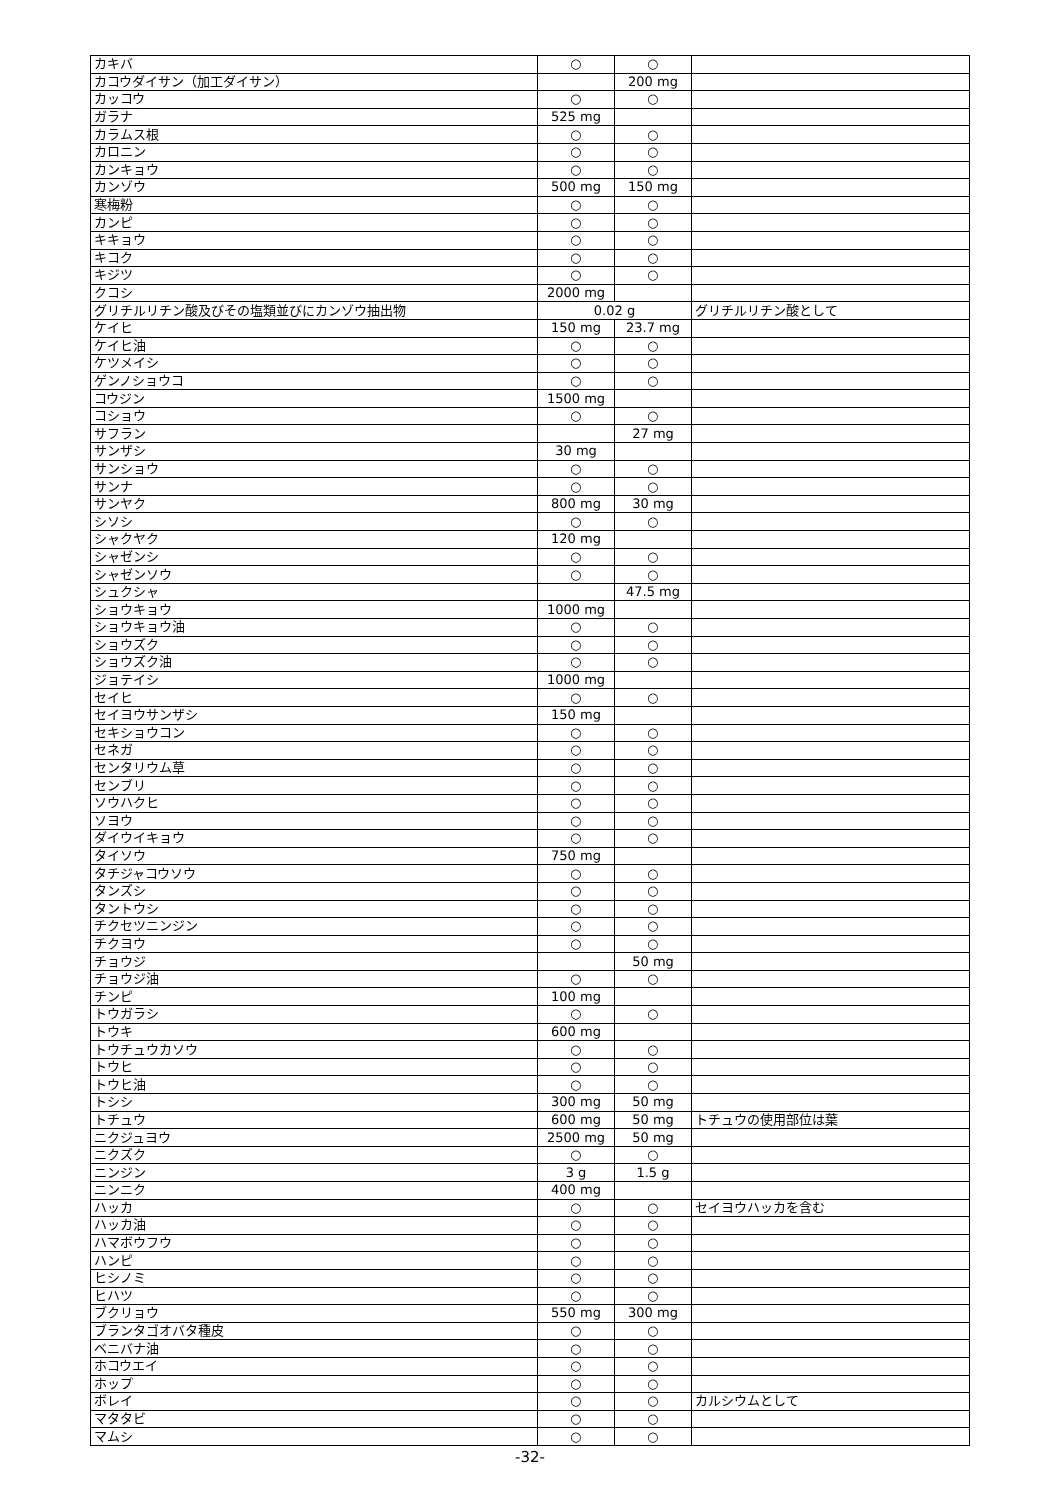| カキバ | ○ | ○ | |
| カコウダイサン（加工ダイサン） | | 200 mg | |
| カッコウ | ○ | ○ | |
| ガラナ | 525 mg | | |
| カラムス根 | ○ | ○ | |
| カロニン | ○ | ○ | |
| カンキョウ | ○ | ○ | |
| カンゾウ | 500 mg | 150 mg | |
| 寒梅粉 | ○ | ○ | |
| カンピ | ○ | ○ | |
| キキョウ | ○ | ○ | |
| キコク | ○ | ○ | |
| キジツ | ○ | ○ | |
| クコシ | 2000 mg | | |
| グリチルリチン酸及びその塩類並びにカンゾウ抽出物 | 0.02 g | | グリチルリチン酸として |
| ケイヒ | 150 mg | 23.7 mg | |
| ケイヒ油 | ○ | ○ | |
| ケツメイシ | ○ | ○ | |
| ゲンノショウコ | ○ | ○ | |
| コウジン | 1500 mg | | |
| コショウ | ○ | ○ | |
| サフラン | | 27 mg | |
| サンザシ | 30 mg | | |
| サンショウ | ○ | ○ | |
| サンナ | ○ | ○ | |
| サンヤク | 800 mg | 30 mg | |
| シソシ | ○ | ○ | |
| シャクヤク | 120 mg | | |
| シャゼンシ | ○ | ○ | |
| シャゼンソウ | ○ | ○ | |
| シュクシャ | | 47.5 mg | |
| ショウキョウ | 1000 mg | | |
| ショウキョウ油 | ○ | ○ | |
| ショウズク | ○ | ○ | |
| ショウズク油 | ○ | ○ | |
| ジョテイシ | 1000 mg | | |
| セイヒ | ○ | ○ | |
| セイヨウサンザシ | 150 mg | | |
| セキショウコン | ○ | ○ | |
| セネガ | ○ | ○ | |
| センタリウム草 | ○ | ○ | |
| センブリ | ○ | ○ | |
| ソウハクヒ | ○ | ○ | |
| ソヨウ | ○ | ○ | |
| ダイウイキョウ | ○ | ○ | |
| タイソウ | 750 mg | | |
| タチジャコウソウ | ○ | ○ | |
| タンズシ | ○ | ○ | |
| タントウシ | ○ | ○ | |
| チクセツニンジン | ○ | ○ | |
| チクヨウ | ○ | ○ | |
| チョウジ | | 50 mg | |
| チョウジ油 | ○ | ○ | |
| チンピ | 100 mg | | |
| トウガラシ | ○ | ○ | |
| トウキ | 600 mg | | |
| トウチュウカソウ | ○ | ○ | |
| トウヒ | ○ | ○ | |
| トウヒ油 | ○ | ○ | |
| トシシ | 300 mg | 50 mg | |
| トチュウ | 600 mg | 50 mg | トチュウの使用部位は葉 |
| ニクジュヨウ | 2500 mg | 50 mg | |
| ニクズク | ○ | ○ | |
| ニンジン | 3 g | 1.5 g | |
| ニンニク | 400 mg | | |
| ハッカ | ○ | ○ | セイヨウハッカを含む |
| ハッカ油 | ○ | ○ | |
| ハマボウフウ | ○ | ○ | |
| ハンピ | ○ | ○ | |
| ヒシノミ | ○ | ○ | |
| ヒハツ | ○ | ○ | |
| ブクリョウ | 550 mg | 300 mg | |
| ブランタゴオバタ種皮 | ○ | ○ | |
| ベニバナ油 | ○ | ○ | |
| ホコウエイ | ○ | ○ | |
| ホップ | ○ | ○ | |
| ボレイ | ○ | ○ | カルシウムとして |
| マタタビ | ○ | ○ | |
| マムシ | ○ | ○ | |
-32-